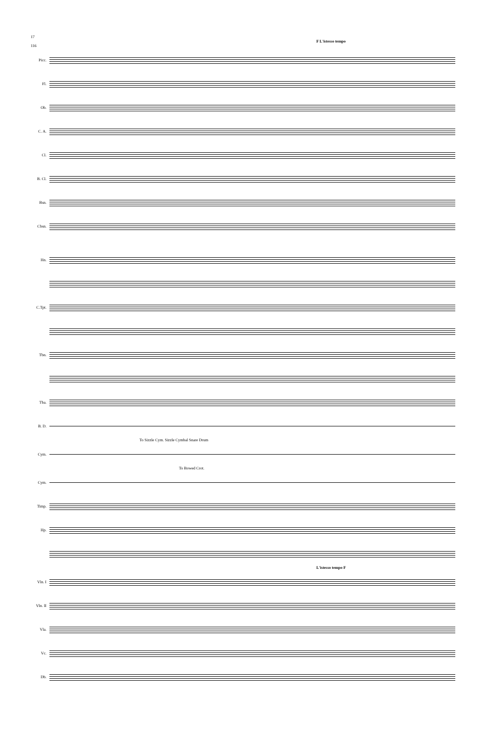17
F L'istesso tempo
116
Picc.
Fl.
Ob.
C. A.
Cl.
B. Cl.
Bsn.
Cbsn.
Hn.
C.Tpt.
Tbn.
Tba.
B. D.
To Sizzle Cym. Sizzle Cymbal Snare Drum
Cym.
To Bowed Crot.
Cym.
Timp.
Hp.
L'istesso tempo F
Vln. I
Vln. II
Vla.
Vc.
Db.